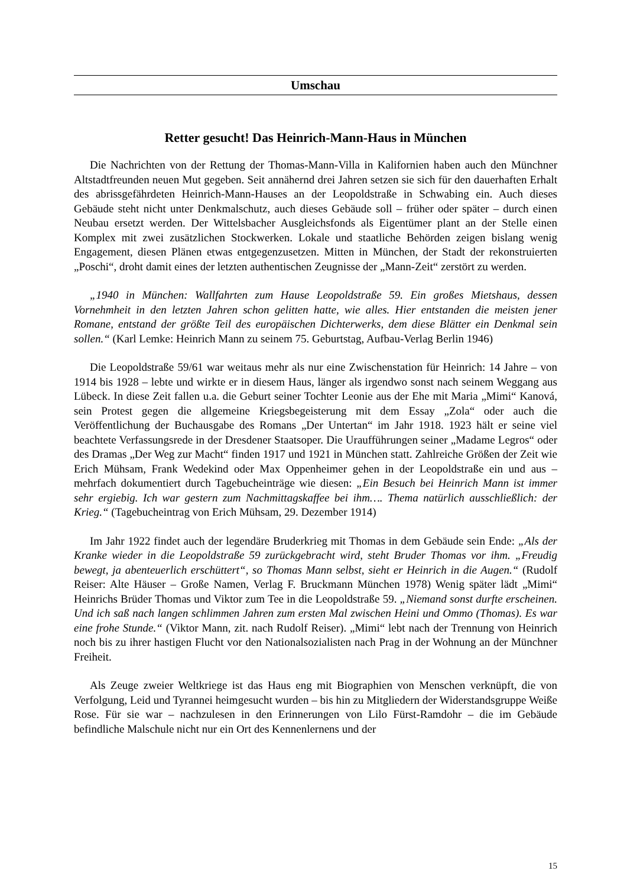Umschau
Retter gesucht! Das Heinrich-Mann-Haus in München
Die Nachrichten von der Rettung der Thomas-Mann-Villa in Kalifornien haben auch den Münchner Altstadtfreunden neuen Mut gegeben. Seit annähernd drei Jahren setzen sie sich für den dauerhaften Erhalt des abrissgefährdeten Heinrich-Mann-Hauses an der Leopoldstraße in Schwabing ein. Auch dieses Gebäude steht nicht unter Denkmalschutz, auch dieses Gebäude soll – früher oder später – durch einen Neubau ersetzt werden. Der Wittelsbacher Ausgleichsfonds als Eigentümer plant an der Stelle einen Komplex mit zwei zusätzlichen Stockwerken. Lokale und staatliche Behörden zeigen bislang wenig Engagement, diesen Plänen etwas entgegenzusetzen. Mitten in München, der Stadt der rekonstruierten „Poschi“, droht damit eines der letzten authentischen Zeugnisse der „Mann-Zeit“ zerstört zu werden.
„1940 in München: Wallfahrten zum Hause Leopoldstraße 59. Ein großes Mietshaus, dessen Vornehmheit in den letzten Jahren schon gelitten hatte, wie alles. Hier entstanden die meisten jener Romane, entstand der größte Teil des europäischen Dichterwerks, dem diese Blätter ein Denkmal sein sollen.“ (Karl Lemke: Heinrich Mann zu seinem 75. Geburtstag, Aufbau-Verlag Berlin 1946)
Die Leopoldstraße 59/61 war weitaus mehr als nur eine Zwischenstation für Heinrich: 14 Jahre – von 1914 bis 1928 – lebte und wirkte er in diesem Haus, länger als irgendwo sonst nach seinem Weggang aus Lübeck. In diese Zeit fallen u.a. die Geburt seiner Tochter Leonie aus der Ehe mit Maria „Mimi“ Kanová, sein Protest gegen die allgemeine Kriegsbegeisterung mit dem Essay „Zola“ oder auch die Veröffentlichung der Buchausgabe des Romans „Der Untertan“ im Jahr 1918. 1923 hält er seine viel beachtete Verfassungsrede in der Dresdener Staatsoper. Die Uraufführungen seiner „Madame Legros“ oder des Dramas „Der Weg zur Macht“ finden 1917 und 1921 in München statt. Zahlreiche Größen der Zeit wie Erich Mühsam, Frank Wedekind oder Max Oppenheimer gehen in der Leopoldstraße ein und aus – mehrfach dokumentiert durch Tagebucheinträge wie diesen: „Ein Besuch bei Heinrich Mann ist immer sehr ergiebig. Ich war gestern zum Nachmittagskaffee bei ihm…. Thema natürlich ausschließlich: der Krieg.“ (Tagebucheintrag von Erich Mühsam, 29. Dezember 1914)
Im Jahr 1922 findet auch der legendäre Bruderkrieg mit Thomas in dem Gebäude sein Ende: „Als der Kranke wieder in die Leopoldstraße 59 zurückgebracht wird, steht Bruder Thomas vor ihm. „Freudig bewegt, ja abenteuerlich erschüttert“, so Thomas Mann selbst, sieht er Heinrich in die Augen.“ (Rudolf Reiser: Alte Häuser – Große Namen, Verlag F. Bruckmann München 1978) Wenig später lädt „Mimi“ Heinrichs Brüder Thomas und Viktor zum Tee in die Leopoldstraße 59. „Niemand sonst durfte erscheinen. Und ich saß nach langen schlimmen Jahren zum ersten Mal zwischen Heini und Ommo (Thomas). Es war eine frohe Stunde.“ (Viktor Mann, zit. nach Rudolf Reiser). „Mimi“ lebt nach der Trennung von Heinrich noch bis zu ihrer hastigen Flucht vor den Nationalsozialisten nach Prag in der Wohnung an der Münchner Freiheit.
Als Zeuge zweier Weltkriege ist das Haus eng mit Biographien von Menschen verknüpft, die von Verfolgung, Leid und Tyrannei heimgesucht wurden – bis hin zu Mitgliedern der Widerstandsgruppe Weiße Rose. Für sie war – nachzulesen in den Erinnerungen von Lilo Fürst-Ramdohr – die im Gebäude befindliche Malschule nicht nur ein Ort des Kennenlernens und der
15